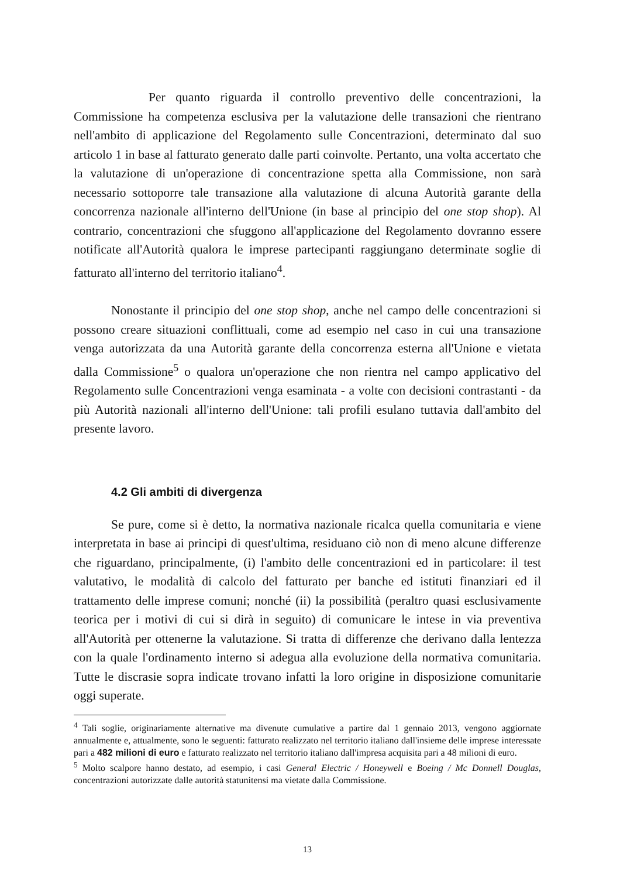Per quanto riguarda il controllo preventivo delle concentrazioni, la Commissione ha competenza esclusiva per la valutazione delle transazioni che rientrano nell'ambito di applicazione del Regolamento sulle Concentrazioni, determinato dal suo articolo 1 in base al fatturato generato dalle parti coinvolte. Pertanto, una volta accertato che la valutazione di un'operazione di concentrazione spetta alla Commissione, non sarà necessario sottoporre tale transazione alla valutazione di alcuna Autorità garante della concorrenza nazionale all'interno dell'Unione (in base al principio del one stop shop). Al contrario, concentrazioni che sfuggono all'applicazione del Regolamento dovranno essere notificate all'Autorità qualora le imprese partecipanti raggiungano determinate soglie di fatturato all'interno del territorio italiano<sup>4</sup>.
Nonostante il principio del one stop shop, anche nel campo delle concentrazioni si possono creare situazioni conflittuali, come ad esempio nel caso in cui una transazione venga autorizzata da una Autorità garante della concorrenza esterna all'Unione e vietata dalla Commissione<sup>5</sup> o qualora un'operazione che non rientra nel campo applicativo del Regolamento sulle Concentrazioni venga esaminata - a volte con decisioni contrastanti - da più Autorità nazionali all'interno dell'Unione: tali profili esulano tuttavia dall'ambito del presente lavoro.
4.2 Gli ambiti di divergenza
Se pure, come si è detto, la normativa nazionale ricalca quella comunitaria e viene interpretata in base ai principi di quest'ultima, residuano ciò non di meno alcune differenze che riguardano, principalmente, (i) l'ambito delle concentrazioni ed in particolare: il test valutativo, le modalità di calcolo del fatturato per banche ed istituti finanziari ed il trattamento delle imprese comuni; nonché (ii) la possibilità (peraltro quasi esclusivamente teorica per i motivi di cui si dirà in seguito) di comunicare le intese in via preventiva all'Autorità per ottenerne la valutazione. Si tratta di differenze che derivano dalla lentezza con la quale l'ordinamento interno si adegua alla evoluzione della normativa comunitaria. Tutte le discrasie sopra indicate trovano infatti la loro origine in disposizione comunitarie oggi superate.
<sup>4</sup> Tali soglie, originariamente alternative ma divenute cumulative a partire dal 1 gennaio 2013, vengono aggiornate annualmente e, attualmente, sono le seguenti: fatturato realizzato nel territorio italiano dall'insieme delle imprese interessate pari a 482 milioni di euro e fatturato realizzato nel territorio italiano dall'impresa acquisita pari a 48 milioni di euro.
<sup>5</sup> Molto scalpore hanno destato, ad esempio, i casi General Electric / Honeywell e Boeing / Mc Donnell Douglas, concentrazioni autorizzate dalle autorità statunitensi ma vietate dalla Commissione.
13